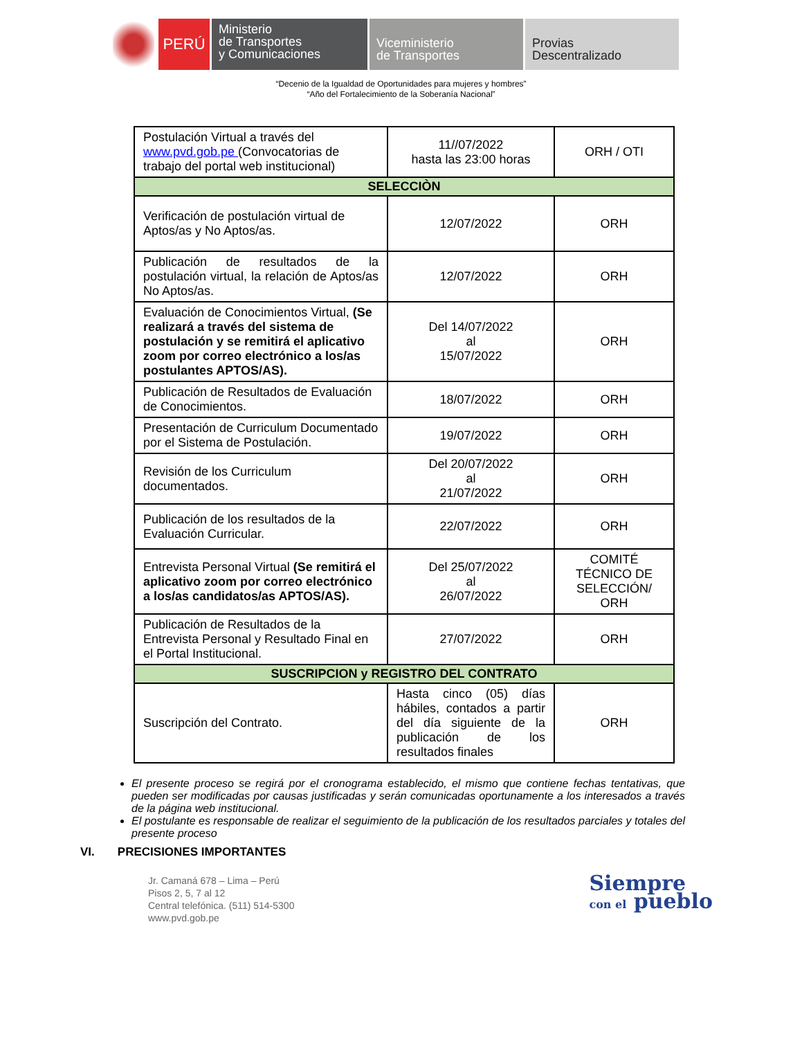PERÚ
Ministerio
de Transportes
y Comunicaciones
Viceministerio
de Transportes
Provias
Descentralizado
“Decenio de la Igualdad de Oportunidades para mujeres y hombres”
“Año del Fortalecimiento de la Soberanía Nacional”
| Postulación Virtual a través del www.pvd.gob.pe (Convocatorias de trabajo del portal web institucional) | 11//07/2022 hasta las 23:00 horas | ORH / OTI |
| SELECCIÒN | | |
| Verificación de postulación virtual de Aptos/as y No Aptos/as. | 12/07/2022 | ORH |
| Publicación de resultados de la postulación virtual, la relación de Aptos/as No Aptos/as. | 12/07/2022 | ORH |
| Evaluación de Conocimientos Virtual, (Se realizará a través del sistema de postulación y se remitirá el aplicativo zoom por correo electrónico a los/as postulantes APTOS/AS). | Del 14/07/2022 al 15/07/2022 | ORH |
| Publicación de Resultados de Evaluación de Conocimientos. | 18/07/2022 | ORH |
| Presentación de Curriculum Documentado por el Sistema de Postulación. | 19/07/2022 | ORH |
| Revisión de los Curriculum documentados. | Del 20/07/2022 al 21/07/2022 | ORH |
| Publicación de los resultados de la Evaluación Curricular. | 22/07/2022 | ORH |
| Entrevista Personal Virtual (Se remitirá el aplicativo zoom por correo electrónico a los/as candidatos/as APTOS/AS). | Del 25/07/2022 al 26/07/2022 | COMITÉ TÉCNICO DE SELECCIÓN/ ORH |
| Publicación de Resultados de la Entrevista Personal y Resultado Final en el Portal Institucional. | 27/07/2022 | ORH |
| SUSCRIPCION y REGISTRO DEL CONTRATO | | |
| Suscripción del Contrato. | Hasta cinco (05) días hábiles, contados a partir del día siguiente de la publicación de los resultados finales | ORH |
El presente proceso se regirá por el cronograma establecido, el mismo que contiene fechas tentativas, que pueden ser modificadas por causas justificadas y serán comunicadas oportunamente a los interesados a través de la página web institucional.
El postulante es responsable de realizar el seguimiento de la publicación de los resultados parciales y totales del presente proceso
VI. PRECISIONES IMPORTANTES
Jr. Camaná 678 – Lima – Perú
Pisos 2, 5, 7 al 12
Central telefónica. (511) 514-5300
www.pvd.gob.pe
Siempre
con el pueblo